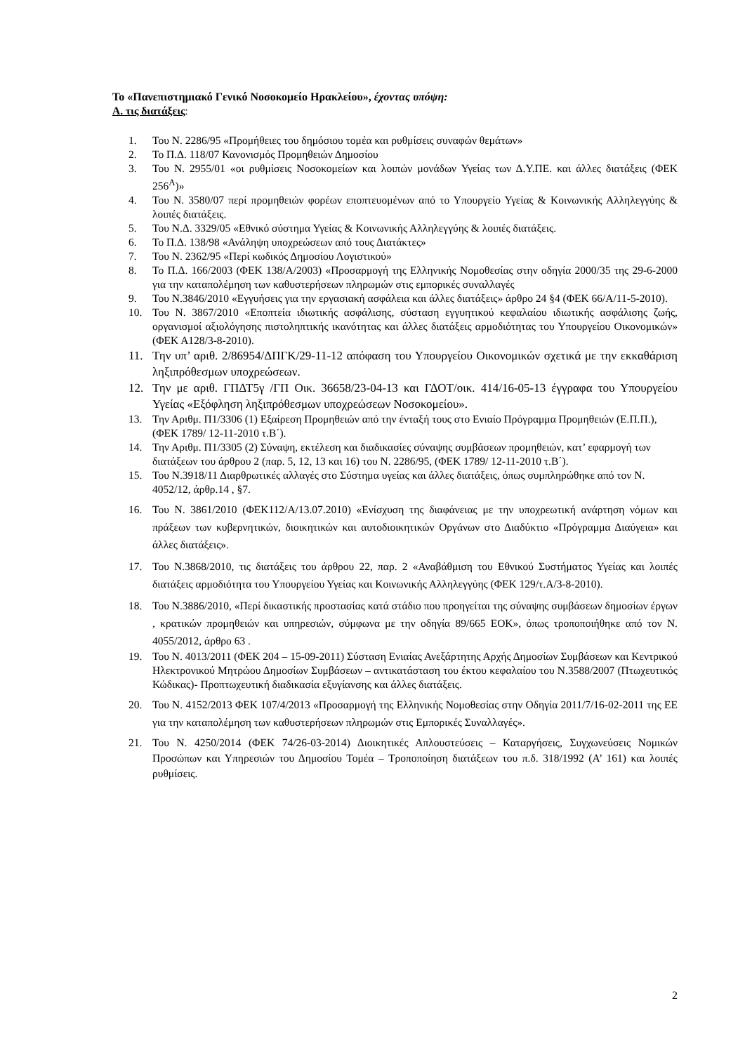Το «Πανεπιστημιακό Γενικό Νοσοκομείο Ηρακλείου», έχοντας υπόψη:
Α. τις διατάξεις:
1. Του Ν. 2286/95 «Προμήθειες του δημόσιου τομέα και ρυθμίσεις συναφών θεμάτων»
2. Το Π.Δ. 118/07 Κανονισμός Προμηθειών Δημοσίου
3. Του Ν. 2955/01 «οι ρυθμίσεις Νοσοκομείων και λοιπών μονάδων Υγείας των Δ.Υ.ΠΕ. και άλλες διατάξεις (ΦΕΚ 256<sup>Α</sup>)»
4. Του Ν. 3580/07 περί προμηθειών φορέων εποπτευομένων από το Υπουργείο Υγείας & Κοινωνικής Αλληλεγγύης & λοιπές διατάξεις.
5. Του Ν.Δ. 3329/05 «Εθνικό σύστημα Υγείας & Κοινωνικής Αλληλεγγύης & λοιπές διατάξεις.
6. Το Π.Δ. 138/98 «Ανάληψη υποχρεώσεων από τους Διατάκτες»
7. Του Ν. 2362/95 «Περί κωδικός Δημοσίου Λογιστικού»
8. Το Π.Δ. 166/2003 (ΦΕΚ 138/Α/2003) «Προσαρμογή της Ελληνικής Νομοθεσίας στην οδηγία 2000/35 της 29-6-2000 για την καταπολέμηση των καθυστερήσεων πληρωμών στις εμπορικές συναλλαγές
9. Του Ν.3846/2010 «Εγγυήσεις για την εργασιακή ασφάλεια και άλλες διατάξεις» άρθρο 24 §4 (ΦΕΚ 66/Α/11-5-2010).
10. Του Ν. 3867/2010 «Εποπτεία ιδιωτικής ασφάλισης, σύσταση εγγυητικού κεφαλαίου ιδιωτικής ασφάλισης ζωής, οργανισμοί αξιολόγησης πιστοληπτικής ικανότητας και άλλες διατάξεις αρμοδιότητας του Υπουργείου Οικονομικών» (ΦΕΚ Α128/3-8-2010).
11. Την υπ’ αριθ. 2/86954/ΔΠΓΚ/29-11-12 απόφαση του Υπουργείου Οικονομικών σχετικά με την εκκαθάριση ληξιπρόθεσμων υποχρεώσεων.
12. Την με αριθ. ΓΠΔΤ5γ /ΓΠ Οικ. 36658/23-04-13 και ΓΔΟΤ/οικ. 414/16-05-13 έγγραφα του Υπουργείου Υγείας «Εξόφληση ληξιπρόθεσμων υποχρεώσεων Νοσοκομείου».
13. Την Αριθμ. Π1/3306 (1) Εξαίρεση Προμηθειών από την ένταξή τους στο Ενιαίο Πρόγραμμα Προμηθειών (Ε.Π.Π.), (ΦΕΚ 1789/ 12-11-2010 τ.Β΄).
14. Την Αριθμ. Π1/3305 (2) Σύναψη, εκτέλεση και διαδικασίες σύναψης συμβάσεων προμηθειών, κατ’ εφαρμογή των διατάξεων του άρθρου 2 (παρ. 5, 12, 13 και 16) του Ν. 2286/95, (ΦΕΚ 1789/ 12-11-2010 τ.Β΄).
15. Του Ν.3918/11 Διαρθρωτικές αλλαγές στο Σύστημα υγείας και άλλες διατάξεις, όπως συμπληρώθηκε από τον Ν. 4052/12, άρθρ.14 , §7.
16. Του Ν. 3861/2010 (ΦΕΚ112/Α/13.07.2010) «Ενίσχυση της διαφάνειας με την υποχρεωτική ανάρτηση νόμων και πράξεων των κυβερνητικών, διοικητικών και αυτοδιοικητικών Οργάνων στο Διαδύκτιο «Πρόγραμμα Διαύγεια» και άλλες διατάξεις».
17. Του Ν.3868/2010, τις διατάξεις του άρθρου 22, παρ. 2 «Αναβάθμιση του Εθνικού Συστήματος Υγείας και λοιπές διατάξεις αρμοδιότητα του Υπουργείου Υγείας και Κοινωνικής Αλληλεγγύης (ΦΕΚ 129/τ.Α/3-8-2010).
18. Του Ν.3886/2010, «Περί δικαστικής προστασίας κατά στάδιο που προηγείται της σύναψης συμβάσεων δημοσίων έργων , κρατικών προμηθειών και υπηρεσιών, σύμφωνα με την οδηγία 89/665 ΕΟΚ», όπως τροποποιήθηκε από τον Ν. 4055/2012, άρθρο 63 .
19. Του Ν. 4013/2011 (ΦΕΚ 204 – 15-09-2011) Σύσταση Ενιαίας Ανεξάρτητης Αρχής Δημοσίων Συμβάσεων και Κεντρικού Ηλεκτρονικού Μητρώου Δημοσίων Συμβάσεων – αντικατάσταση του έκτου κεφαλαίου του Ν.3588/2007 (Πτωχευτικός Κώδικας)- Προπτωχευτική διαδικασία εξυγίανσης και άλλες διατάξεις.
20. Του Ν. 4152/2013 ΦΕΚ 107/4/2013 «Προσαρμογή της Ελληνικής Νομοθεσίας στην Οδηγία 2011/7/16-02-2011 της ΕΕ για την καταπολέμηση των καθυστερήσεων πληρωμών στις Εμπορικές Συναλλαγές».
21. Του Ν. 4250/2014 (ΦΕΚ 74/26-03-2014) Διοικητικές Απλουστεύσεις – Καταργήσεις, Συγχωνεύσεις Νομικών Προσώπων και Υπηρεσιών του Δημοσίου Τομέα – Τροποποίηση διατάξεων του π.δ. 318/1992 (Α’ 161) και λοιπές ρυθμίσεις.
2